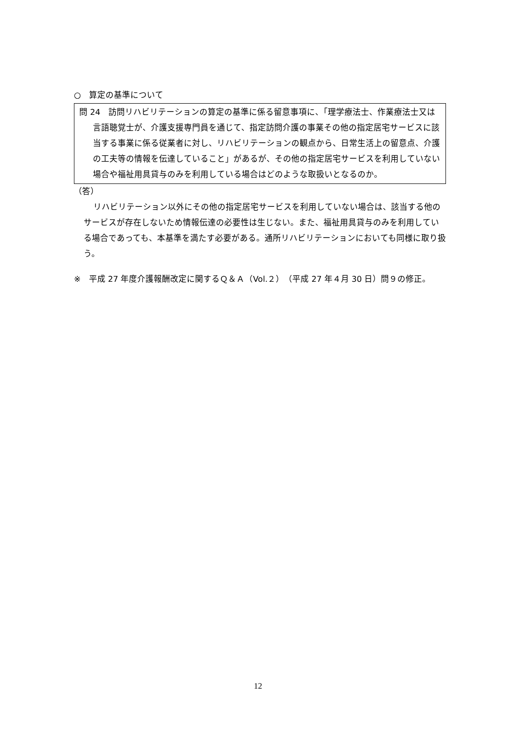○　算定の基準について
問 24　訪問リハビリテーションの算定の基準に係る留意事項に、「理学療法士、作業療法士又は言語聴覚士が、介護支援専門員を通じて、指定訪問介護の事業その他の指定居宅サービスに該当する事業に係る従業者に対し、リハビリテーションの観点から、日常生活上の留意点、介護の工夫等の情報を伝達していること」があるが、その他の指定居宅サービスを利用していない場合や福祉用具貸与のみを利用している場合はどのような取扱いとなるのか。
（答）
リハビリテーション以外にその他の指定居宅サービスを利用していない場合は、該当する他のサービスが存在しないため情報伝達の必要性は生じない。また、福祉用具貸与のみを利用している場合であっても、本基準を満たす必要がある。通所リハビリテーションにおいても同様に取り扱う。
※　平成 27 年度介護報酬改定に関するＱ＆Ａ（Vol.２）（平成 27 年４月 30 日）問９の修正。
12